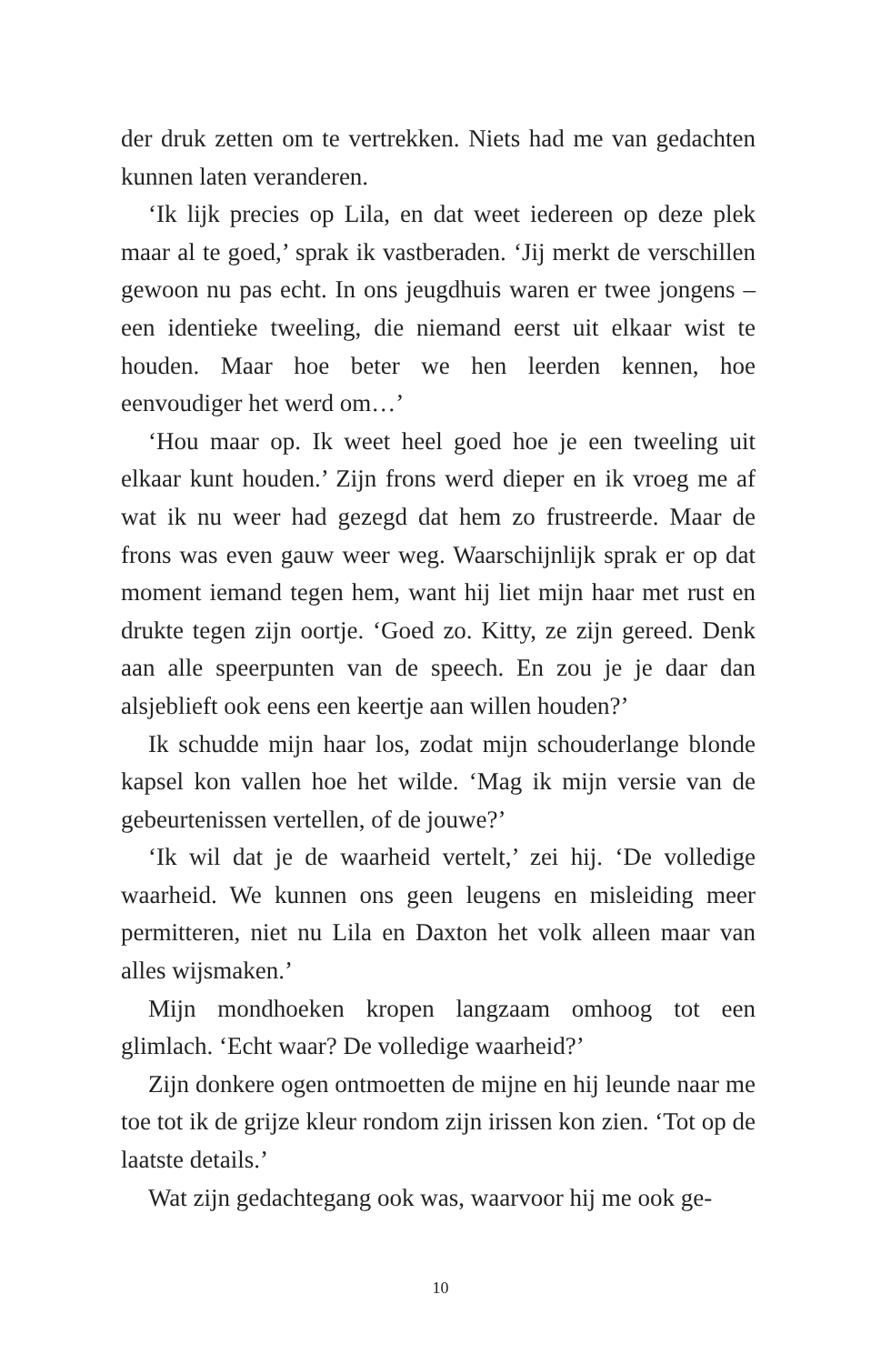der druk zetten om te vertrekken. Niets had me van gedachten kunnen laten veranderen.
‘Ik lijk precies op Lila, en dat weet iedereen op deze plek maar al te goed,’ sprak ik vastberaden. ‘Jij merkt de verschillen gewoon nu pas echt. In ons jeugdhuis waren er twee jongens – een identieke tweeling, die niemand eerst uit elkaar wist te houden. Maar hoe beter we hen leerden kennen, hoe eenvoudiger het werd om…’
‘Hou maar op. Ik weet heel goed hoe je een tweeling uit elkaar kunt houden.’ Zijn frons werd dieper en ik vroeg me af wat ik nu weer had gezegd dat hem zo frustreerde. Maar de frons was even gauw weer weg. Waarschijnlijk sprak er op dat moment iemand tegen hem, want hij liet mijn haar met rust en drukte tegen zijn oortje. ‘Goed zo. Kitty, ze zijn gereed. Denk aan alle speerpunten van de speech. En zou je je daar dan alsjeblieft ook eens een keertje aan willen houden?’
Ik schudde mijn haar los, zodat mijn schouderlange blonde kapsel kon vallen hoe het wilde. ‘Mag ik mijn versie van de gebeurtenissen vertellen, of de jouwe?’
‘Ik wil dat je de waarheid vertelt,’ zei hij. ‘De volledige waarheid. We kunnen ons geen leugens en misleiding meer permitteren, niet nu Lila en Daxton het volk alleen maar van alles wijsmaken.’
Mijn mondhoeken kropen langzaam omhoog tot een glimlach. ‘Echt waar? De volledige waarheid?’
Zijn donkere ogen ontmoetten de mijne en hij leunde naar me toe tot ik de grijze kleur rondom zijn irissen kon zien. ‘Tot op de laatste details.’
Wat zijn gedachtegang ook was, waarvoor hij me ook ge-
10